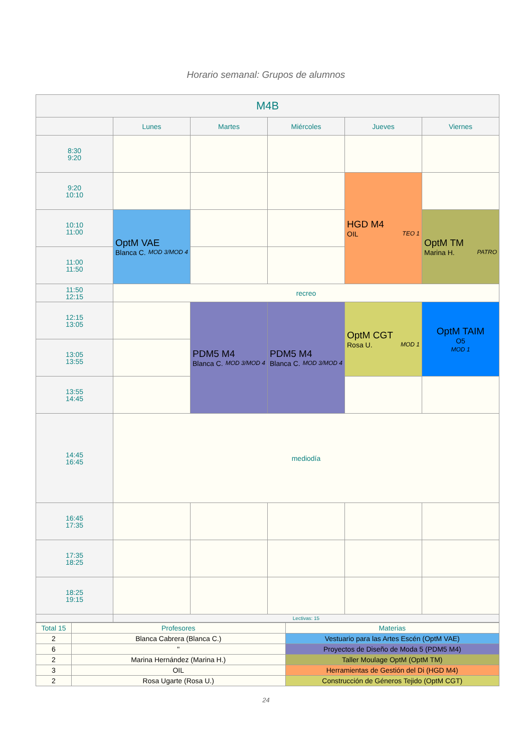Horario semanal: Grupos de alumnos
| M4B | | | | | |
| --- | --- | --- | --- | --- | --- |
| | Lunes | Martes | Miércoles | Jueves | Viernes |
| 8:30 9:20 | | | | | |
| 9:20 10:10 | | | | HGD M4 TEO 1 OIL | |
| 10:10 11:00 | OptM VAE MOD 3/MOD 4 Blanca C. | | | | OptM TM PATRO Marina H. |
| 11:00 11:50 | | | | | |
| 11:50 12:15 | recreo | | | | |
| 12:15 13:05 | | PDM5 M4 MOD 3/MOD 4 Blanca C. | PDM5 M4 MOD 3/MOD 4 Blanca C. | OptM CGT MOD 1 Rosa U. | OptM TAIM O5 MOD 1 |
| 13:05 13:55 | | | | | |
| 13:55 14:45 | | | | | |
| 14:45 16:45 | mediodía | | | | |
| 16:45 17:35 | | | | | |
| 17:35 18:25 | | | | | |
| 18:25 19:15 | | | | | |
| | Lectivas: 15 | | | | |
| Total 15 | Profesores | Materias |
| 2 | Blanca Cabrera (Blanca C.) | Vestuario para las Artes Escén (OptM VAE) |
| 6 | " | Proyectos de Diseño de Moda 5 (PDM5 M4) |
| 2 | Marina Hernández (Marina H.) | Taller Moulage OptM (OptM TM) |
| 3 | OIL | Herramientas de Gestión del Di (HGD M4) |
| 2 | Rosa Ugarte (Rosa U.) | Construcción de Géneros Tejido (OptM CGT) |
24